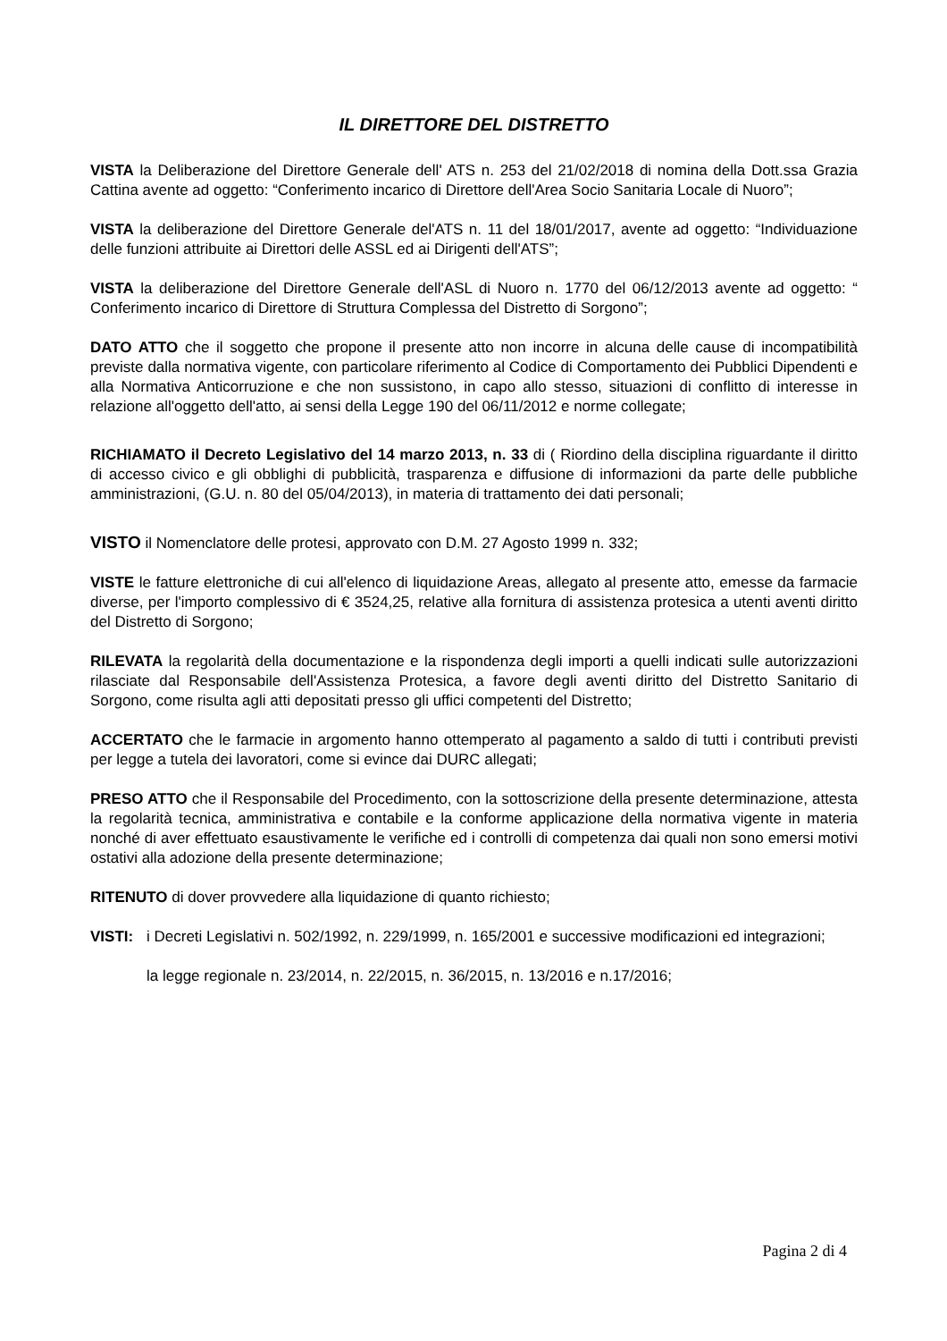IL DIRETTORE DEL DISTRETTO
VISTA la Deliberazione del Direttore Generale dell' ATS n. 253 del 21/02/2018 di nomina della Dott.ssa Grazia Cattina avente ad oggetto: “Conferimento incarico di Direttore dell'Area Socio Sanitaria Locale di Nuoro”;
VISTA la deliberazione del Direttore Generale del'ATS n. 11 del 18/01/2017, avente ad oggetto: “Individuazione delle funzioni attribuite ai Direttori delle ASSL ed ai Dirigenti dell'ATS”;
VISTA la deliberazione del Direttore Generale dell'ASL di Nuoro n. 1770 del 06/12/2013 avente ad oggetto: “ Conferimento incarico di Direttore di Struttura Complessa del Distretto di Sorgono”;
DATO ATTO che il soggetto che propone il presente atto non incorre in alcuna delle cause di incompatibilità previste dalla normativa vigente, con particolare riferimento al Codice di Comportamento dei Pubblici Dipendenti e alla Normativa Anticorruzione e che non sussistono, in capo allo stesso, situazioni di conflitto di interesse in relazione all'oggetto dell'atto, ai sensi della Legge 190 del 06/11/2012 e norme collegate;
RICHIAMATO il Decreto Legislativo del 14 marzo 2013, n. 33 di ( Riordino della disciplina riguardante il diritto di accesso civico e gli obblighi di pubblicità, trasparenza e diffusione di informazioni da parte delle pubbliche amministrazioni, (G.U. n. 80 del 05/04/2013), in materia di trattamento dei dati personali;
VISTO il Nomenclatore delle protesi, approvato con D.M. 27 Agosto 1999 n. 332;
VISTE le fatture elettroniche di cui all'elenco di liquidazione Areas, allegato al presente atto, emesse da farmacie diverse, per l'importo complessivo di € 3524,25, relative alla fornitura di assistenza protesica a utenti aventi diritto del Distretto di Sorgono;
RILEVATA la regolarità della documentazione e la rispondenza degli importi a quelli indicati sulle autorizzazioni rilasciate dal Responsabile dell'Assistenza Protesica, a favore degli aventi diritto del Distretto Sanitario di Sorgono, come risulta agli atti depositati presso gli uffici competenti del Distretto;
ACCERTATO che le farmacie in argomento hanno ottemperato al pagamento a saldo di tutti i contributi previsti per legge a tutela dei lavoratori, come si evince dai DURC allegati;
PRESO ATTO che il Responsabile del Procedimento, con la sottoscrizione della presente determinazione, attesta la regolarità tecnica, amministrativa e contabile e la conforme applicazione della normativa vigente in materia nonché di aver effettuato esaustivamente le verifiche ed i controlli di competenza dai quali non sono emersi motivi ostativi alla adozione della presente determinazione;
RITENUTO di dover provvedere alla liquidazione di quanto richiesto;
VISTI: i Decreti Legislativi n. 502/1992, n. 229/1999, n. 165/2001 e successive modificazioni ed integrazioni;
la legge regionale n. 23/2014, n. 22/2015, n. 36/2015, n. 13/2016 e n.17/2016;
Pagina 2 di 4